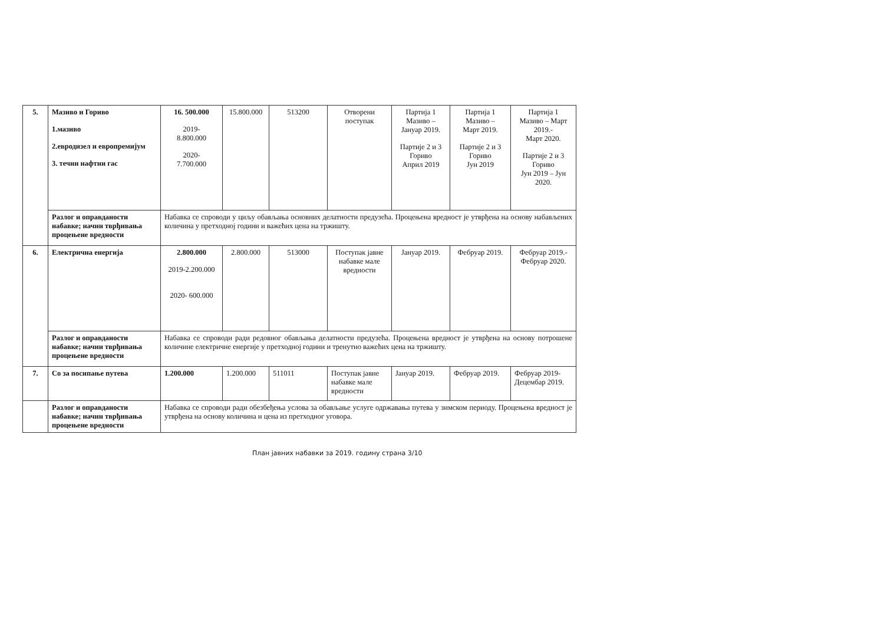| 5. | Мазиво и Гориво 1.мазиво 2.евродизел и европремијум 3. течни нафтни гас | 16. 500.000 2019- 8.800.000 2020- 7.700.000 | 15.800.000 | 513200 | Отворени поступак | Партија 1 Мазиво – Јануар 2019. Партије 2 и 3 Гориво Април 2019 | Партија 1 Мазиво – Март 2019. Партије 2 и 3 Гориво Јун 2019 | Партија 1 Мазиво – Март 2019.- Март 2020. Партије 2 и 3 Гориво Јун 2019 – Јун 2020. |
| | Разлог и оправданости набавке; начин тврђивања процењене вредности | Набавка се спроводи у циљу обављања основних делатности предузећа. Процењена вредност је утврђена на основу набављених количина у претходној години и важећих цена на тржишту. | | | | | | |
| 6. | Електрична енергија | 2.800.000 2019-2.200.000 2020- 600.000 | 2.800.000 | 513000 | Поступак јавне набавке мале вредности | Јануар 2019. | Фебруар 2019. | Фебруар 2019.- Фебруар 2020. |
| | Разлог и оправданости набавке; начин тврђивања процењене вредности | Набавка се спроводи ради редовног обављања делатности предузећа. Процењена вредност је утврђена на основу потрошене количине електричне енергије у претходној години и тренутно важећих цена на тржишту. | | | | | | |
| 7. | Со за посипање путева | 1.200.000 | 1.200.000 | 511011 | Поступак јавне набавке мале вредности | Јануар 2019. | Фебруар 2019. | Фебруар 2019- Децембар 2019. |
| | Разлог и оправданости набавке; начин тврђивања процењене вредности | Набавка се спроводи ради обезбеђења услова за обављање услуге одржавања путева у зимском периоду. Процењена вредност је утврђена на основу количина и цена из претходног уговора. | | | | | | |
План јавних набавки за 2019. годину страна 3/10